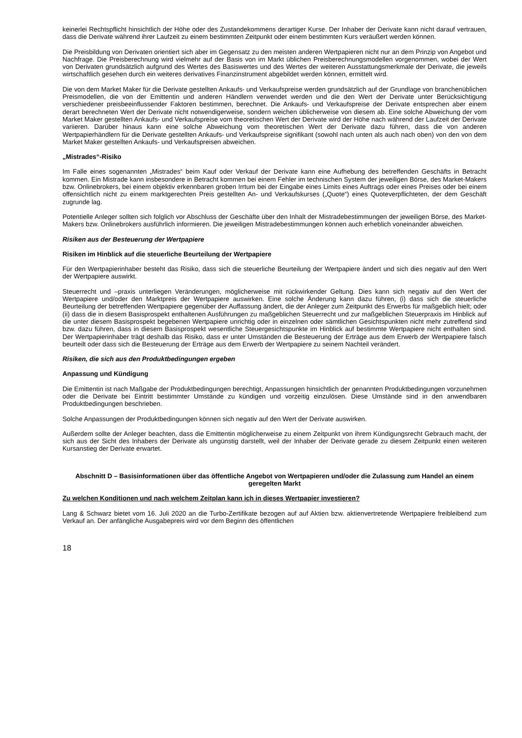keinerlei Rechtspflicht hinsichtlich der Höhe oder des Zustandekommens derartiger Kurse. Der Inhaber der Derivate kann nicht darauf vertrauen, dass die Derivate während ihrer Laufzeit zu einem bestimmten Zeitpunkt oder einem bestimmten Kurs veräußert werden können.
Die Preisbildung von Derivaten orientiert sich aber im Gegensatz zu den meisten anderen Wertpapieren nicht nur an dem Prinzip von Angebot und Nachfrage. Die Preisberechnung wird vielmehr auf der Basis von im Markt üblichen Preisberechnungsmodellen vorgenommen, wobei der Wert von Derivaten grundsätzlich aufgrund des Wertes des Basiswertes und des Wertes der weiteren Ausstattungsmerkmale der Derivate, die jeweils wirtschaftlich gesehen durch ein weiteres derivatives Finanzinstrument abgebildet werden können, ermittelt wird.
Die von dem Market Maker für die Derivate gestellten Ankaufs- und Verkaufspreise werden grundsätzlich auf der Grundlage von branchenüblichen Preismodellen, die von der Emittentin und anderen Händlern verwendet werden und die den Wert der Derivate unter Berücksichtigung verschiedener preisbeeinflussender Faktoren bestimmen, berechnet. Die Ankaufs- und Verkaufspreise der Derivate entsprechen aber einem derart berechneten Wert der Derivate nicht notwendigerweise, sondern weichen üblicherweise von diesem ab. Eine solche Abweichung der vom Market Maker gestellten Ankaufs- und Verkaufspreise vom theoretischen Wert der Derivate wird der Höhe nach während der Laufzeit der Derivate variieren. Darüber hinaus kann eine solche Abweichung vom theoretischen Wert der Derivate dazu führen, dass die von anderen Wertpapierhändlern für die Derivate gestellten Ankaufs- und Verkaufspreise signifikant (sowohl nach unten als auch nach oben) von den von dem Market Maker gestellten Ankaufs- und Verkaufspreisen abweichen.
„Mistrades“-Risiko
Im Falle eines sogenannten „Mistrades“ beim Kauf oder Verkauf der Derivate kann eine Aufhebung des betreffenden Geschäfts in Betracht kommen. Ein Mistrade kann insbesondere in Betracht kommen bei einem Fehler im technischen System der jeweiligen Börse, des Market-Makers bzw. Onlinebrokers, bei einem objektiv erkennbaren groben Irrtum bei der Eingabe eines Limits eines Auftrags oder eines Preises oder bei einem offensichtlich nicht zu einem marktgerechten Preis gestellten An- und Verkaufskurses („Quote“) eines Quoteverpflichteten, der dem Geschäft zugrunde lag.
Potentielle Anleger sollten sich folglich vor Abschluss der Geschäfte über den Inhalt der Mistradebestimmungen der jeweiligen Börse, des Market-Makers bzw. Onlinebrokers ausführlich informieren. Die jeweiligen Mistradebestimmungen können auch erheblich voneinander abweichen.
Risiken aus der Besteuerung der Wertpapiere
Risiken im Hinblick auf die steuerliche Beurteilung der Wertpapiere
Für den Wertpapierinhaber besteht das Risiko, dass sich die steuerliche Beurteilung der Wertpapiere ändert und sich dies negativ auf den Wert der Wertpapiere auswirkt.
Steuerrecht und –praxis unterliegen Veränderungen, möglicherweise mit rückwirkender Geltung. Dies kann sich negativ auf den Wert der Wertpapiere und/oder den Marktpreis der Wertpapiere auswirken. Eine solche Änderung kann dazu führen, (i) dass sich die steuerliche Beurteilung der betreffenden Wertpapiere gegenüber der Auffassung ändert, die der Anleger zum Zeitpunkt des Erwerbs für maßgeblich hielt; oder (ii) dass die in diesem Basisprospekt enthaltenen Ausführungen zu maßgeblichen Steuerrecht und zur maßgeblichen Steuerpraxis im Hinblick auf die unter diesem Basisprospekt begebenen Wertpapiere unrichtig oder in einzelnen oder sämtlichen Gesichtspunkten nicht mehr zutreffend sind bzw. dazu führen, dass in diesem Basisprospekt wesentliche Steuergesichtspunkte im Hinblick auf bestimmte Wertpapiere nicht enthalten sind. Der Wertpapierinhaber trägt deshalb das Risiko, dass er unter Umständen die Besteuerung der Erträge aus dem Erwerb der Wertpapiere falsch beurteilt oder dass sich die Besteuerung der Erträge aus dem Erwerb der Wertpapiere zu seinem Nachteil verändert.
Risiken, die sich aus den Produktbedingungen ergeben
Anpassung und Kündigung
Die Emittentin ist nach Maßgabe der Produktbedingungen berechtigt, Anpassungen hinsichtlich der genannten Produktbedingungen vorzunehmen oder die Derivate bei Eintritt bestimmter Umstände zu kündigen und vorzeitig einzulösen. Diese Umstände sind in den anwendbaren Produktbedingungen beschrieben.
Solche Anpassungen der Produktbedingungen können sich negativ auf den Wert der Derivate auswirken.
Außerdem sollte der Anleger beachten, dass die Emittentin möglicherweise zu einem Zeitpunkt von ihrem Kündigungsrecht Gebrauch macht, der sich aus der Sicht des Inhabers der Derivate als ungünstig darstellt, weil der Inhaber der Derivate gerade zu diesem Zeitpunkt einen weiteren Kursanstieg der Derivate erwartet.
Abschnitt D – Basisinformationen über das öffentliche Angebot von Wertpapieren und/oder die Zulassung zum Handel an einem geregelten Markt
Zu welchen Konditionen und nach welchem Zeitplan kann ich in dieses Wertpapier investieren?
Lang & Schwarz bietet vom 16. Juli 2020 an die Turbo-Zertifikate bezogen auf auf Aktien bzw. aktienvertretende Wertpapiere freibleibend zum Verkauf an. Der anfängliche Ausgabepreis wird vor dem Beginn des öffentlichen
18